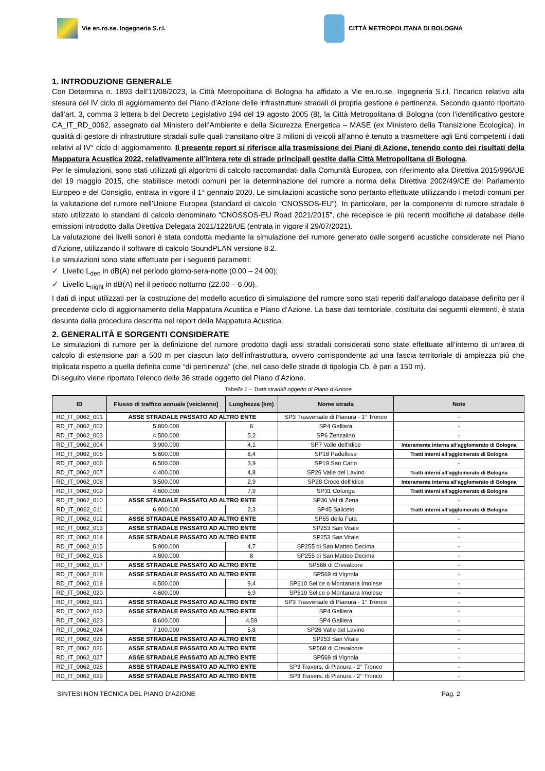Vie en.ro.se. Ingegneria S.r.l.
CITTÀ METROPOLITANA DI BOLOGNA
1. INTRODUZIONE GENERALE
Con Determina n. 1893 dell’11/08/2023, la Città Metropolitana di Bologna ha affidato a Vie en.ro.se. Ingegneria S.r.l. l’incarico relativo alla stesura del IV ciclo di aggiornamento del Piano d’Azione delle infrastrutture stradali di propria gestione e pertinenza. Secondo quanto riportato dall’art. 3, comma 3 lettera b del Decreto Legislativo 194 del 19 agosto 2005 (8), la Città Metropolitana di Bologna (con l’identificativo gestore CA_IT_RD_0062, assegnato dal Ministero dell’Ambiente e della Sicurezza Energetica – MASE (ex Ministero della Transizione Ecologica), in qualità di gestore di infrastrutture stradali sulle quali transitano oltre 3 milioni di veicoli all’anno è tenuto a trasmettere agli Enti competenti i dati relativi al IV° ciclo di aggiornamento. Il presente report si riferisce alla trasmissione dei Piani di Azione, tenendo conto dei risultati della Mappatura Acustica 2022, relativamente all’intera rete di strade principali gestite dalla Città Metropolitana di Bologna.
Per le simulazioni, sono stati utilizzati gli algoritmi di calcolo raccomandati dalla Comunità Europea, con riferimento alla Direttiva 2015/996/UE del 19 maggio 2015, che stabilisce metodi comuni per la determinazione del rumore a norma della Direttiva 2002/49/CE del Parlamento Europeo e del Consiglio, entrata in vigore il 1° gennaio 2020. Le simulazioni acustiche sono pertanto effettuate utilizzando i metodi comuni per la valutazione del rumore nell’Unione Europea (standard di calcolo “CNOSSOS-EU”). In particolare, per la componente di rumore stradale è stato utilizzato lo standard di calcolo denominato “CNOSSOS-EU Road 2021/2015”, che recepisce le più recenti modifiche al database delle emissioni introdotto dalla Direttiva Delegata 2021/1226/UE (entrata in vigore il 29/07/2021).
La valutazione dei livelli sonori è stata condotta mediante la simulazione del rumore generato dalle sorgenti acustiche considerate nel Piano d’Azione, utilizzando il software di calcolo SoundPLAN versione 8.2.
Le simulazioni sono state effettuate per i seguenti parametri:
✓ Livello L<sub>den</sub> in dB(A) nel periodo giorno-sera-notte (0.00 – 24.00);
✓ Livello L<sub>night</sub> in dB(A) nel il periodo notturno (22.00 – 6.00).
I dati di input utilizzati per la costruzione del modello acustico di simulazione del rumore sono stati reperiti dall’analogo database definito per il precedente ciclo di aggiornamento della Mappatura Acustica e Piano d’Azione. La base dati territoriale, costituita dai seguenti elementi, è stata desunta dalla procedura descritta nel report della Mappatura Acustica.
2. GENERALITÀ E SORGENTI CONSIDERATE
Le simulazioni di rumore per la definizione del rumore prodotto dagli assi stradali considerati sono state effettuate all’interno di un’area di calcolo di estensione pari a 500 m per ciascun lato dell’infrastruttura, ovvero corrispondente ad una fascia territoriale di ampiezza più che triplicata rispetto a quella definita come “di pertinenza” (che, nel caso delle strade di tipologia Cb, è pari a 150 m).
Di seguito viene riportato l’elenco delle 36 strade oggetto del Piano d’Azione.
Tabella 1 – Tratti stradali oggetto di Piano d’Azione
| ID | Flusso di traffico annuale [veic/anno] | Lunghezza (km) | Nome strada | Note |
| --- | --- | --- | --- | --- |
| RD_IT_0062_001 | ASSE STRADALE PASSATO AD ALTRO ENTE | | SP3 Trasversale di Pianura - 1° Tronco | - |
| RD_IT_0062_002 | 5.800.000 | 6 | SP4 Galliera | - |
| RD_IT_0062_003 | 4.500.000 | 5,2 | SP6 Zenzalino | - |
| RD_IT_0062_004 | 3.900.000 | 4,1 | SP7 Valle dell'Idice | Interamente interna all’agglomerato di Bologna |
| RD_IT_0062_005 | 5.600.000 | 8,4 | SP18 Padullese | Tratti interni all’agglomerato di Bologna |
| RD_IT_0062_006 | 6.500.000 | 3,9 | SP19 San Carlo | - |
| RD_IT_0062_007 | 4.400.000 | 4,8 | SP26 Valle del Lavino | Tratti interni all’agglomerato di Bologna |
| RD_IT_0062_008 | 3.500.000 | 2,9 | SP28 Croce dell'Idice | Interamente interna all’agglomerato di Bologna |
| RD_IT_0062_009 | 4.600.000 | 7,9 | SP31 Colunga | Tratti interni all’agglomerato di Bologna |
| RD_IT_0062_010 | ASSE STRADALE PASSATO AD ALTRO ENTE | | SP36 Val di Zena | - |
| RD_IT_0062_011 | 6.900.000 | 2,3 | SP45 Saliceto | Tratti interni all’agglomerato di Bologna |
| RD_IT_0062_012 | ASSE STRADALE PASSATO AD ALTRO ENTE | | SP65 della Futa | - |
| RD_IT_0062_013 | ASSE STRADALE PASSATO AD ALTRO ENTE | | SP253 San Vitale | - |
| RD_IT_0062_014 | ASSE STRADALE PASSATO AD ALTRO ENTE | | SP253 San Vitale | - |
| RD_IT_0062_015 | 5.900.000 | 4,7 | SP255 di San Matteo Decima | - |
| RD_IT_0062_016 | 4.800.000 | 8 | SP255 di San Matteo Decima | - |
| RD_IT_0062_017 | ASSE STRADALE PASSATO AD ALTRO ENTE | | SP568 di Crevalcore | - |
| RD_IT_0062_018 | ASSE STRADALE PASSATO AD ALTRO ENTE | | SP569 di Vignola | - |
| RD_IT_0062_019 | 4.500.000 | 9,4 | SP610 Selice o Montanara Imolese | - |
| RD_IT_0062_020 | 4.600.000 | 6,9 | SP610 Selice o Montanara Imolese | - |
| RD_IT_0062_021 | ASSE STRADALE PASSATO AD ALTRO ENTE | | SP3 Trasversale di Pianura - 1° Tronco | - |
| RD_IT_0062_022 | ASSE STRADALE PASSATO AD ALTRO ENTE | | SP4 Galliera | - |
| RD_IT_0062_023 | 8.600.000 | 4,59 | SP4 Galliera | - |
| RD_IT_0062_024 | 7.100.000 | 5,8 | SP26 Valle del Lavino | - |
| RD_IT_0062_025 | ASSE STRADALE PASSATO AD ALTRO ENTE | | SP253 San Vitale | - |
| RD_IT_0062_026 | ASSE STRADALE PASSATO AD ALTRO ENTE | | SP568 di Crevalcore | - |
| RD_IT_0062_027 | ASSE STRADALE PASSATO AD ALTRO ENTE | | SP569 di Vignola | - |
| RD_IT_0062_028 | ASSE STRADALE PASSATO AD ALTRO ENTE | | SP3 Travers. di Pianura - 2° Tronco | - |
| RD_IT_0062_029 | ASSE STRADALE PASSATO AD ALTRO ENTE | | SP3 Travers. di Pianura - 2° Tronco | - |
SINTESI NON TECNICA DEL PIANO D’AZIONE Pag. 2